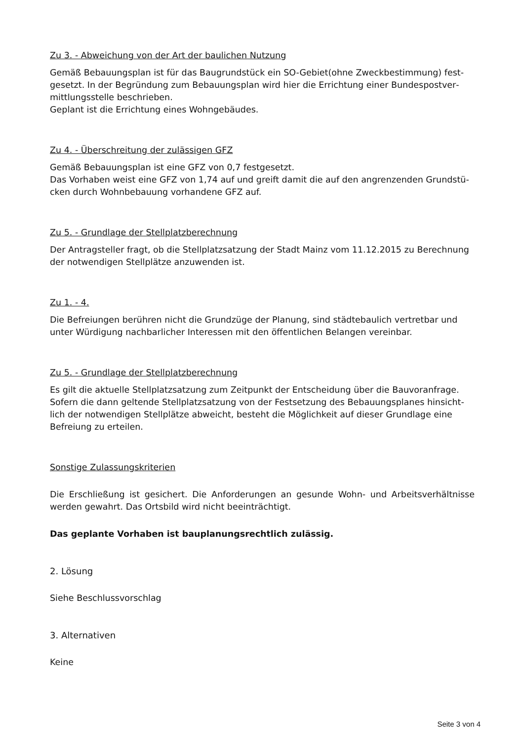Zu 3. - Abweichung von der Art der baulichen Nutzung
Gemäß Bebauungsplan ist für das Baugrundstück ein SO-Gebiet(ohne Zweckbestimmung) fest­gesetzt. In der Begründung zum Bebauungsplan wird hier die Errichtung einer Bundespostver­mittlungsstelle beschrieben.
Geplant ist die Errichtung eines Wohngebäudes.
Zu 4. - Überschreitung der zulässigen GFZ
Gemäß Bebauungsplan ist eine GFZ von 0,7 festgesetzt.
Das Vorhaben weist eine GFZ von 1,74 auf und greift damit die auf den angrenzenden Grundstü­cken durch Wohnbebauung vorhandene GFZ auf.
Zu 5. - Grundlage der Stellplatzberechnung
Der Antragsteller fragt, ob die Stellplatzsatzung der Stadt Mainz vom 11.12.2015 zu Berechnung der notwendigen Stellplätze anzuwenden ist.
Zu 1. - 4.
Die Befreiungen berühren nicht die Grundzüge der Planung, sind städtebaulich vertretbar und unter Würdigung nachbarlicher Interessen mit den öffentlichen Belangen vereinbar.
Zu 5. - Grundlage der Stellplatzberechnung
Es gilt die aktuelle Stellplatzsatzung zum Zeitpunkt der Entscheidung über die Bauvoranfrage. Sofern die dann geltende Stellplatzsatzung von der Festsetzung des Bebauungsplanes hinsicht­lich der notwendigen Stellplätze abweicht, besteht die Möglichkeit auf dieser Grundlage eine Befreiung zu erteilen.
Sonstige Zulassungskriterien
Die Erschließung ist gesichert. Die Anforderungen an gesunde Wohn- und Arbeitsverhältnisse werden gewahrt. Das Ortsbild wird nicht beeinträchtigt.
Das geplante Vorhaben ist bauplanungsrechtlich zulässig.
2. Lösung
Siehe Beschlussvorschlag
3. Alternativen
Keine
Seite 3 von 4